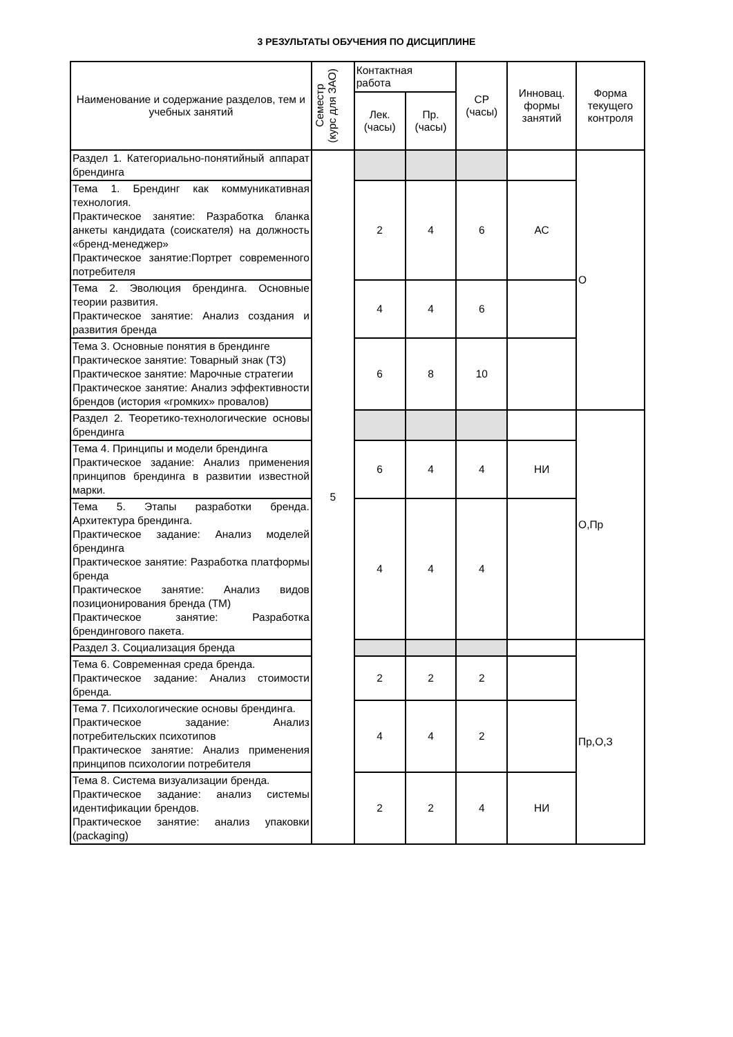3 РЕЗУЛЬТАТЫ ОБУЧЕНИЯ ПО ДИСЦИПЛИНЕ
| Наименование и содержание разделов, тем и учебных занятий | Семестр (курс для ЗАО) | Контактная работа | | СР (часы) | Инновац. формы занятий | Форма текущего контроля |
| --- | --- | --- | --- | --- | --- | --- |
| | | Лек. (часы) | Пр. (часы) | | | |
| Раздел 1. Категориально-понятийный аппарат брендинга | 5 | | | | | О |
| Тема 1. Брендинг как коммуникативная технология. Практическое занятие: Разработка бланка анкеты кандидата (соискателя) на должность «бренд-менеджер» Практическое занятие:Портрет современного потребителя | | 2 | 4 | 6 | АС | |
| Тема 2. Эволюция брендинга. Основные теории развития. Практическое занятие: Анализ создания и развития бренда | | 4 | 4 | 6 | | |
| Тема 3. Основные понятия в брендинге Практическое занятие: Товарный знак (ТЗ) Практическое занятие: Марочные стратегии Практическое занятие: Анализ эффективности брендов (история «громких» провалов) | | 6 | 8 | 10 | | |
| Раздел 2. Теоретико-технологические основы брендинга | | | | | | О,Пр |
| Тема 4. Принципы и модели брендинга Практическое задание: Анализ применения принципов брендинга в развитии известной марки. | | 6 | 4 | 4 | НИ | |
| Тема 5. Этапы разработки бренда. Архитектура брендинга. Практическое задание: Анализ моделей брендинга Практическое занятие: Разработка платформы бренда Практическое занятие: Анализ видов позиционирования бренда (ТМ) Практическое занятие: Разработка брендингового пакета. | | 4 | 4 | 4 | | |
| Раздел 3. Социализация бренда | | | | | | Пр,О,З |
| Тема 6. Современная среда бренда. Практическое задание: Анализ стоимости бренда. | | 2 | 2 | 2 | | |
| Тема 7. Психологические основы брендинга. Практическое задание: Анализ потребительских психотипов Практическое занятие: Анализ применения принципов психологии потребителя | | 4 | 4 | 2 | | |
| Тема 8. Система визуализации бренда. Практическое задание: анализ системы идентификации брендов. Практическое занятие: анализ упаковки (packaging) | | 2 | 2 | 4 | НИ | |